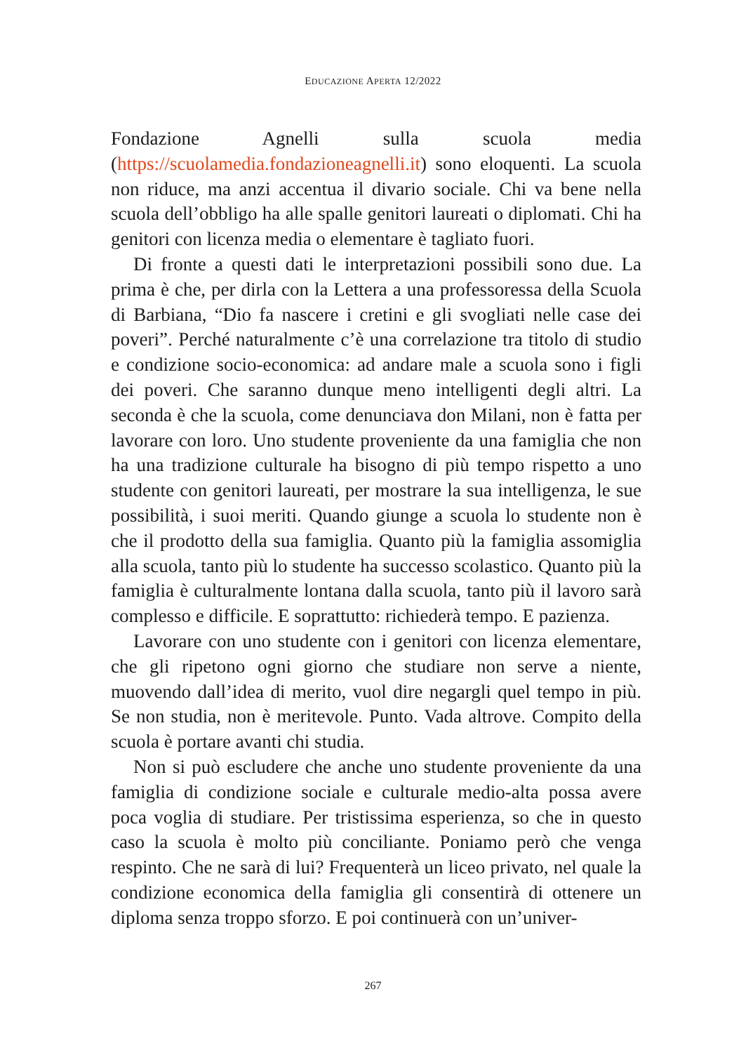EDUCAZIONE APERTA 12/2022
Fondazione Agnelli sulla scuola media (https://scuolamedia.fondazioneagnelli.it) sono eloquenti. La scuola non riduce, ma anzi accentua il divario sociale. Chi va bene nella scuola dell’obbligo ha alle spalle genitori laureati o diplomati. Chi ha genitori con licenza media o elementare è tagliato fuori.
Di fronte a questi dati le interpretazioni possibili sono due. La prima è che, per dirla con la Lettera a una professoressa della Scuola di Barbiana, “Dio fa nascere i cretini e gli svogliati nelle case dei poveri”. Perché naturalmente c’è una correlazione tra titolo di studio e condizione socio-economica: ad andare male a scuola sono i figli dei poveri. Che saranno dunque meno intelligenti degli altri. La seconda è che la scuola, come denunciava don Milani, non è fatta per lavorare con loro. Uno studente proveniente da una famiglia che non ha una tradizione culturale ha bisogno di più tempo rispetto a uno studente con genitori laureati, per mostrare la sua intelligenza, le sue possibilità, i suoi meriti. Quando giunge a scuola lo studente non è che il prodotto della sua famiglia. Quanto più la famiglia assomiglia alla scuola, tanto più lo studente ha successo scolastico. Quanto più la famiglia è culturalmente lontana dalla scuola, tanto più il lavoro sarà complesso e difficile. E soprattutto: richiederà tempo. E pazienza.
Lavorare con uno studente con i genitori con licenza elementare, che gli ripetono ogni giorno che studiare non serve a niente, muovendo dall’idea di merito, vuol dire negargli quel tempo in più. Se non studia, non è meritevole. Punto. Vada altrove. Compito della scuola è portare avanti chi studia.
Non si può escludere che anche uno studente proveniente da una famiglia di condizione sociale e culturale medio-alta possa avere poca voglia di studiare. Per tristissima esperienza, so che in questo caso la scuola è molto più conciliante. Poniamo però che venga respinto. Che ne sarà di lui? Frequenterà un liceo privato, nel quale la condizione economica della famiglia gli consentirà di ottenere un diploma senza troppo sforzo. E poi continuerà con un’univer-
267